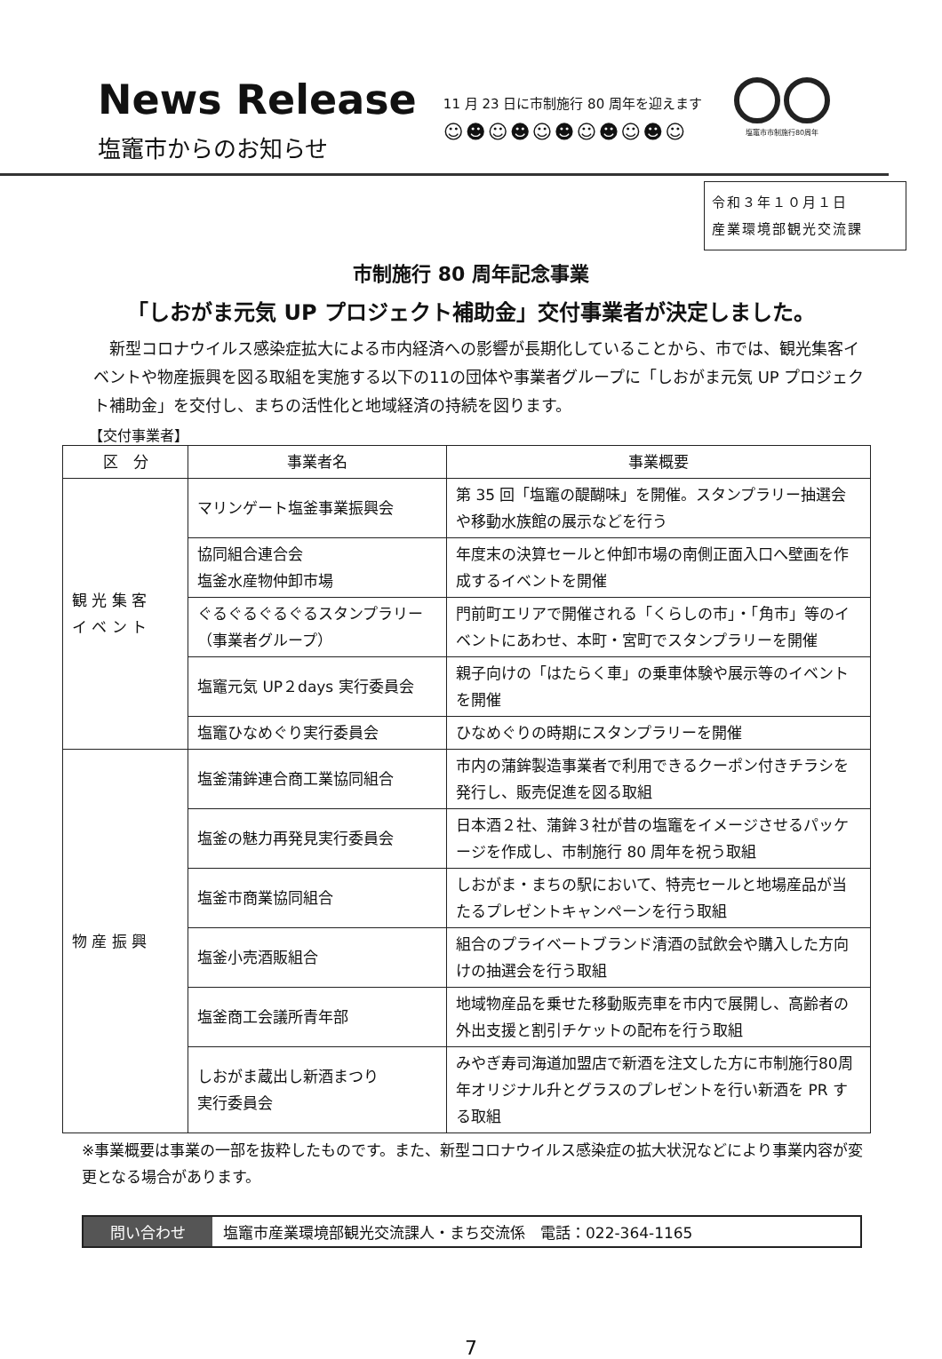News Release
塩竈市からのお知らせ
11 月 23 日に市制施行 80 周年を迎えます
☺☻☺☻☺☻☺☻☺☻☺
塩竈市市制施行80周年
令和３年１０月１日
産業環境部観光交流課
市制施行 80 周年記念事業
「しおがま元気 UP プロジェクト補助金」交付事業者が決定しました。
新型コロナウイルス感染症拡大による市内経済への影響が長期化していることから、市では、観光集客イベントや物産振興を図る取組を実施する以下の11の団体や事業者グループに「しおがま元気 UP プロジェクト補助金」を交付し、まちの活性化と地域経済の持続を図ります。
【交付事業者】
| 区 分 | 事業者名 | 事業概要 |
| --- | --- | --- |
| 観 光 集 客 イ ベ ン ト | マリンゲート塩釜事業振興会 | 第 35 回「塩竈の醍醐味」を開催。スタンプラリー抽選会や移動水族館の展示などを行う |
| | 協同組合連合会 塩釜水産物仲卸市場 | 年度末の決算セールと仲卸市場の南側正面入口へ壁画を作成するイベントを開催 |
| | ぐるぐるぐるぐるスタンプラリー（事業者グループ） | 門前町エリアで開催される「くらしの市」・「角市」等のイベントにあわせ、本町・宮町でスタンプラリーを開催 |
| | 塩竈元気 UP２days 実行委員会 | 親子向けの「はたらく車」の乗車体験や展示等のイベントを開催 |
| | 塩竈ひなめぐり実行委員会 | ひなめぐりの時期にスタンプラリーを開催 |
| 物 産 振 興 | 塩釜蒲鉾連合商工業協同組合 | 市内の蒲鉾製造事業者で利用できるクーポン付きチラシを発行し、販売促進を図る取組 |
| | 塩釜の魅力再発見実行委員会 | 日本酒２社、蒲鉾３社が昔の塩竈をイメージさせるパッケージを作成し、市制施行 80 周年を祝う取組 |
| | 塩釜市商業協同組合 | しおがま・まちの駅において、特売セールと地場産品が当たるプレゼントキャンペーンを行う取組 |
| | 塩釜小売酒販組合 | 組合のプライベートブランド清酒の試飲会や購入した方向けの抽選会を行う取組 |
| | 塩釜商工会議所青年部 | 地域物産品を乗せた移動販売車を市内で展開し、高齢者の外出支援と割引チケットの配布を行う取組 |
| | しおがま蔵出し新酒まつり 実行委員会 | みやぎ寿司海道加盟店で新酒を注文した方に市制施行80周年オリジナル升とグラスのプレゼントを行い新酒を PR する取組 |
※事業概要は事業の一部を抜粋したものです。また、新型コロナウイルス感染症の拡大状況などにより事業内容が変更となる場合があります。
問い合わせ 塩竈市産業環境部観光交流課人・まち交流係　電話：022-364-1165
7